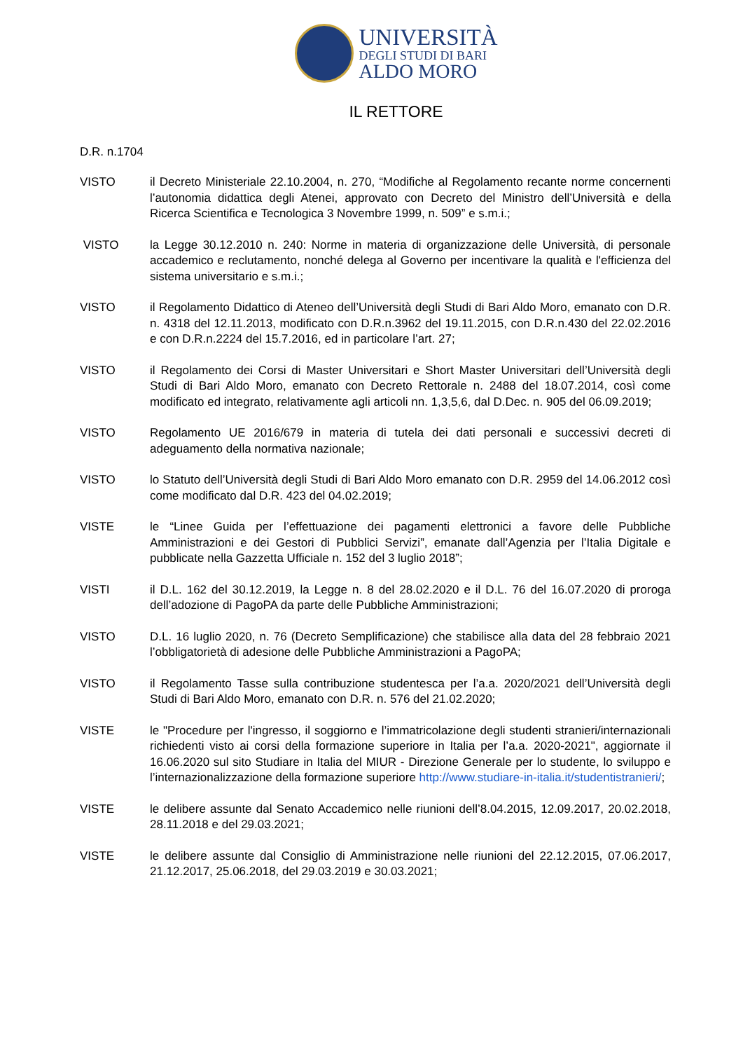UNIVERSITÀ
DEGLI STUDI DI BARI
ALDO MORO
IL RETTORE
D.R. n.1704
VISTO il Decreto Ministeriale 22.10.2004, n. 270, “Modifiche al Regolamento recante norme concernenti l’autonomia didattica degli Atenei, approvato con Decreto del Ministro dell’Università e della Ricerca Scientifica e Tecnologica 3 Novembre 1999, n. 509” e s.m.i.;
VISTO la Legge 30.12.2010 n. 240: Norme in materia di organizzazione delle Università, di personale accademico e reclutamento, nonché delega al Governo per incentivare la qualità e l'efficienza del sistema universitario e s.m.i.;
VISTO il Regolamento Didattico di Ateneo dell’Università degli Studi di Bari Aldo Moro, emanato con D.R. n. 4318 del 12.11.2013, modificato con D.R.n.3962 del 19.11.2015, con D.R.n.430 del 22.02.2016 e con D.R.n.2224 del 15.7.2016, ed in particolare l’art. 27;
VISTO il Regolamento dei Corsi di Master Universitari e Short Master Universitari dell’Università degli Studi di Bari Aldo Moro, emanato con Decreto Rettorale n. 2488 del 18.07.2014, così come modificato ed integrato, relativamente agli articoli nn. 1,3,5,6, dal D.Dec. n. 905 del 06.09.2019;
VISTO Regolamento UE 2016/679 in materia di tutela dei dati personali e successivi decreti di adeguamento della normativa nazionale;
VISTO lo Statuto dell’Università degli Studi di Bari Aldo Moro emanato con D.R. 2959 del 14.06.2012 così come modificato dal D.R. 423 del 04.02.2019;
VISTE le “Linee Guida per l’effettuazione dei pagamenti elettronici a favore delle Pubbliche Amministrazioni e dei Gestori di Pubblici Servizi”, emanate dall’Agenzia per l’Italia Digitale e pubblicate nella Gazzetta Ufficiale n. 152 del 3 luglio 2018”;
VISTI il D.L. 162 del 30.12.2019, la Legge n. 8 del 28.02.2020 e il D.L. 76 del 16.07.2020 di proroga dell’adozione di PagoPA da parte delle Pubbliche Amministrazioni;
VISTO D.L. 16 luglio 2020, n. 76 (Decreto Semplificazione) che stabilisce alla data del 28 febbraio 2021 l’obbligatorietà di adesione delle Pubbliche Amministrazioni a PagoPA;
VISTO il Regolamento Tasse sulla contribuzione studentesca per l’a.a. 2020/2021 dell’Università degli Studi di Bari Aldo Moro, emanato con D.R. n. 576 del 21.02.2020;
VISTE le "Procedure per l'ingresso, il soggiorno e l’immatricolazione degli studenti stranieri/internazionali richiedenti visto ai corsi della formazione superiore in Italia per l’a.a. 2020-2021", aggiornate il 16.06.2020 sul sito Studiare in Italia del MIUR - Direzione Generale per lo studente, lo sviluppo e l’internazionalizzazione della formazione superiore http://www.studiare-in-italia.it/studentistranieri/;
VISTE le delibere assunte dal Senato Accademico nelle riunioni dell’8.04.2015, 12.09.2017, 20.02.2018, 28.11.2018 e del 29.03.2021;
VISTE le delibere assunte dal Consiglio di Amministrazione nelle riunioni del 22.12.2015, 07.06.2017, 21.12.2017, 25.06.2018, del 29.03.2019 e 30.03.2021;